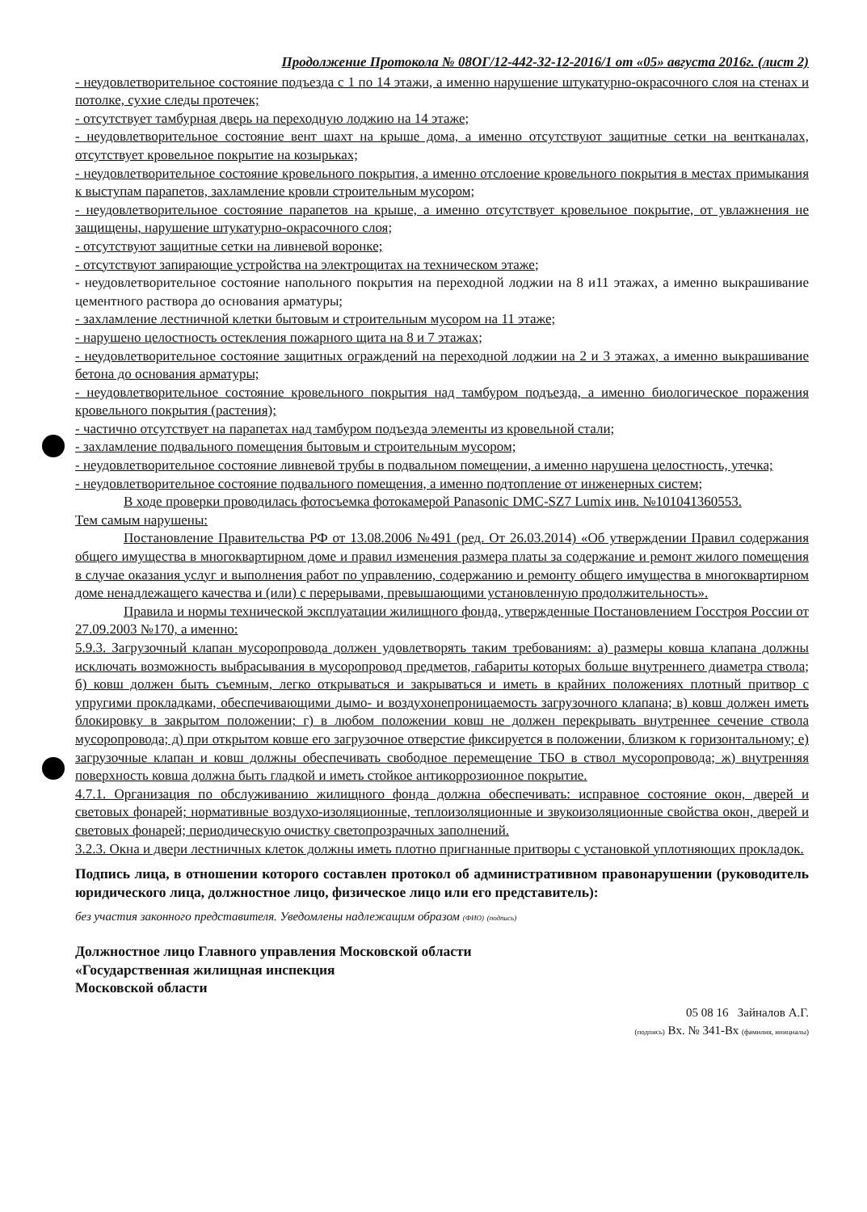Продолжение Протокола № 08ОГ/12-442-32-12-2016/1 от «05» августа 2016г. (лист 2)
- неудовлетворительное состояние подъезда с 1 по 14 этажи, а именно нарушение штукатурно-окрасочного слоя на стенах и потолке, сухие следы протечек;
- отсутствует тамбурная дверь на переходную лоджию на 14 этаже;
- неудовлетворительное состояние вент шахт на крыше дома, а именно отсутствуют защитные сетки на вентканалах, отсутствует кровельное покрытие на козырьках;
- неудовлетворительное состояние кровельного покрытия, а именно отслоение кровельного покрытия в местах примыкания к выступам парапетов, захламление кровли строительным мусором;
- неудовлетворительное состояние парапетов на крыше, а именно отсутствует кровельное покрытие, от увлажнения не защищены, нарушение штукатурно-окрасочного слоя;
- отсутствуют защитные сетки на ливневой воронке;
- отсутствуют запирающие устройства на электрощитах на техническом этаже;
- неудовлетворительное состояние напольного покрытия на переходной лоджии на 8 и11 этажах, а именно выкрашивание цементного раствора до основания арматуры;
- захламление лестничной клетки бытовым и строительным мусором на 11 этаже;
- нарушено целостность остекления пожарного щита на 8 и 7 этажах;
- неудовлетворительное состояние защитных ограждений на переходной лоджии на 2 и 3 этажах, а именно выкрашивание бетона до основания арматуры;
- неудовлетворительное состояние кровельного покрытия над тамбуром подъезда, а именно биологическое поражения кровельного покрытия (растения);
- частично отсутствует на парапетах над тамбуром подъезда элементы из кровельной стали;
- захламление подвального помещения бытовым и строительным мусором;
- неудовлетворительное состояние ливневой трубы в подвальном помещении, а именно нарушена целостность, утечка;
- неудовлетворительное состояние подвального помещения, а именно подтопление от инженерных систем;
В ходе проверки проводилась фотосъемка фотокамерой Panasonic DMC-SZ7 Lumix инв. №101041360553.
Тем самым нарушены:
Постановление Правительства РФ от 13.08.2006 №491 (ред. От 26.03.2014) «Об утверждении Правил содержания общего имущества в многоквартирном доме и правил изменения размера платы за содержание и ремонт жилого помещения в случае оказания услуг и выполнения работ по управлению, содержанию и ремонту общего имущества в многоквартирном доме ненадлежащего качества и (или) с перерывами, превышающими установленную продолжительность».
Правила и нормы технической эксплуатации жилищного фонда, утвержденные Постановлением Госстроя России от 27.09.2003 №170, а именно:
5.9.3. Загрузочный клапан мусоропровода должен удовлетворять таким требованиям: а) размеры ковша клапана должны исключать возможность выбрасывания в мусоропровод предметов, габариты которых больше внутреннего диаметра ствола; б) ковш должен быть съемным, легко открываться и закрываться и иметь в крайних положениях плотный притвор с упругими прокладками, обеспечивающими дымо- и воздухонепроницаемость загрузочного клапана; в) ковш должен иметь блокировку в закрытом положении; г) в любом положении ковш не должен перекрывать внутреннее сечение ствола мусоропровода; д) при открытом ковше его загрузочное отверстие фиксируется в положении, близком к горизонтальному; е) загрузочные клапан и ковш должны обеспечивать свободное перемещение ТБО в ствол мусоропровода; ж) внутренняя поверхность ковша должна быть гладкой и иметь стойкое антикоррозионное покрытие.
4.7.1. Организация по обслуживанию жилищного фонда должна обеспечивать: исправное состояние окон, дверей и световых фонарей; нормативные воздухо-изоляционные, теплоизоляционные и звукоизоляционные свойства окон, дверей и световых фонарей; периодическую очистку светопрозрачных заполнений.
3.2.3. Окна и двери лестничных клеток должны иметь плотно пригнанные притворы с установкой уплотняющих прокладок.
Подпись лица, в отношении которого составлен протокол об административном правонарушении (руководитель юридического лица, должностное лицо, физическое лицо или его представитель):
без участия законного представителя. Уведомлены надлежащим образом (ФИО) (подпись)
Должностное лицо Главного управления Московской области
«Государственная жилищная инспекция
Московской области
05 08 16 Зайналов А.Г.
(подпись) Вх. № 341-Вх (фамилия, инициалы)